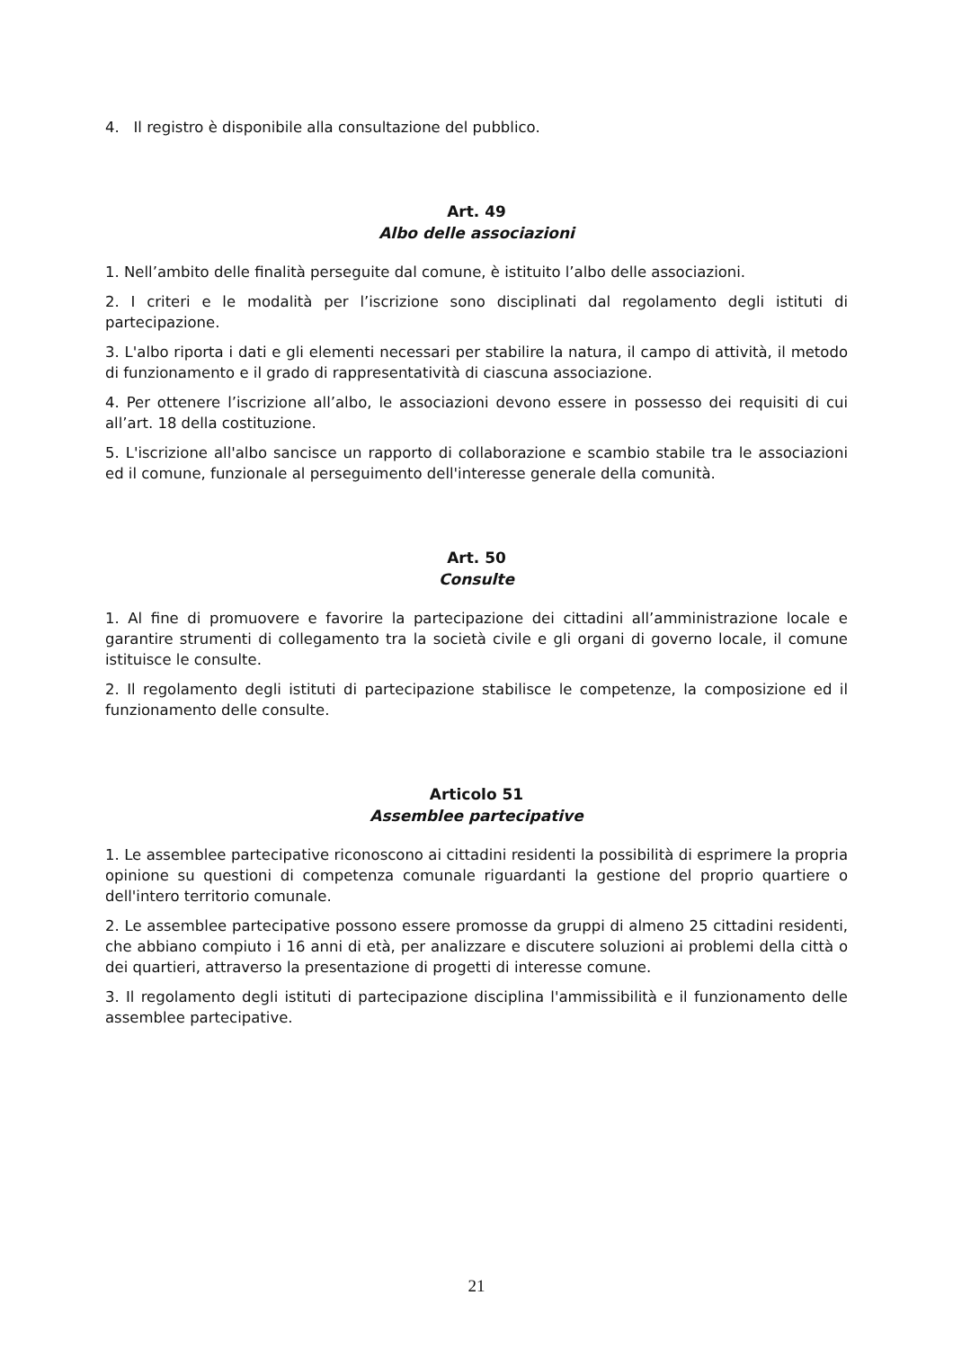4. Il registro è disponibile alla consultazione del pubblico.
Art. 49
Albo delle associazioni
1. Nell’ambito delle finalità perseguite dal comune, è istituito l’albo delle associazioni.
2. I criteri e le modalità per l’iscrizione sono disciplinati dal regolamento degli istituti di partecipazione.
3. L'albo riporta i dati e gli elementi necessari per stabilire la natura, il campo di attività, il metodo di funzionamento e il grado di rappresentatività di ciascuna associazione.
4. Per ottenere l’iscrizione all’albo, le associazioni devono essere in possesso dei requisiti di cui all’art. 18 della costituzione.
5. L'iscrizione all'albo sancisce un rapporto di collaborazione e scambio stabile tra le associazioni ed il comune, funzionale al perseguimento dell'interesse generale della comunità.
Art. 50
Consulte
1. Al fine di promuovere e favorire la partecipazione dei cittadini all’amministrazione locale e garantire strumenti di collegamento tra la società civile e gli organi di governo locale, il comune istituisce le consulte.
2. Il regolamento degli istituti di partecipazione stabilisce le competenze, la composizione ed il funzionamento delle consulte.
Articolo 51
Assemblee partecipative
1. Le assemblee partecipative riconoscono ai cittadini residenti la possibilità di esprimere la propria opinione su questioni di competenza comunale riguardanti la gestione del proprio quartiere o dell'intero territorio comunale.
2. Le assemblee partecipative possono essere promosse da gruppi di almeno 25 cittadini residenti, che abbiano compiuto i 16 anni di età, per analizzare e discutere soluzioni ai problemi della città o dei quartieri, attraverso la presentazione di progetti di interesse comune.
3. Il regolamento degli istituti di partecipazione disciplina l'ammissibilità e il funzionamento delle assemblee partecipative.
21